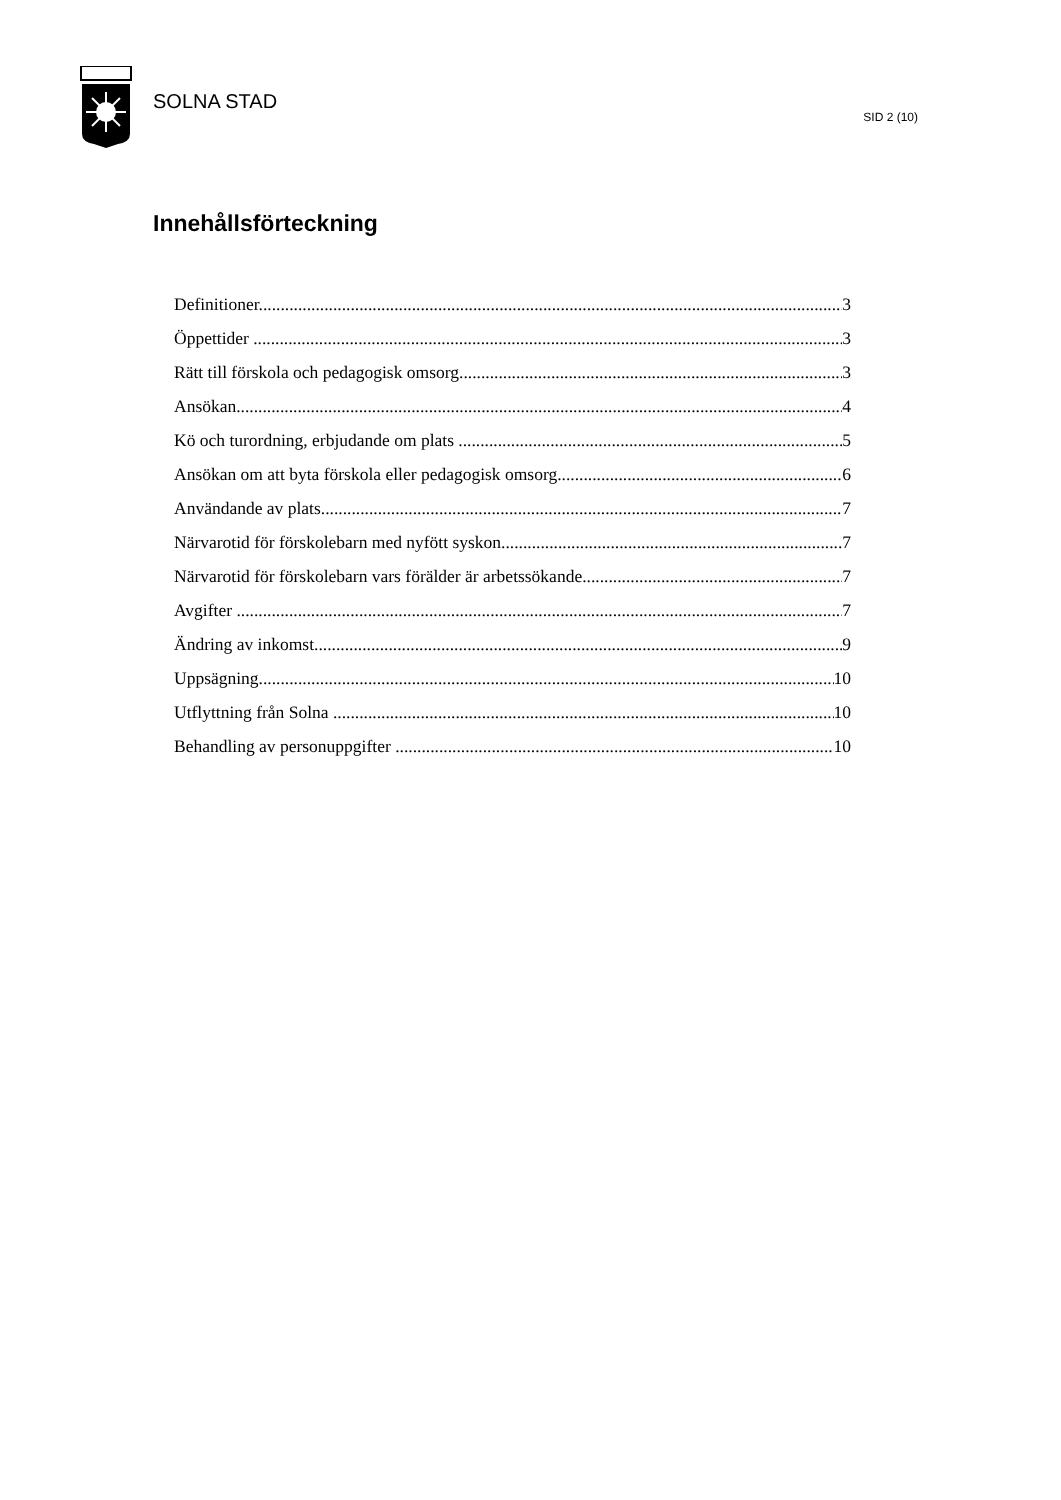SOLNA STAD
SID 2 (10)
Innehållsförteckning
Definitioner 3
Öppettider 3
Rätt till förskola och pedagogisk omsorg 3
Ansökan 4
Kö och turordning, erbjudande om plats 5
Ansökan om att byta förskola eller pedagogisk omsorg 6
Användande av plats 7
Närvarotid för förskolebarn med nyfött syskon 7
Närvarotid för förskolebarn vars förälder är arbetssökande 7
Avgifter 7
Ändring av inkomst 9
Uppsägning 10
Utflyttning från Solna 10
Behandling av personuppgifter 10